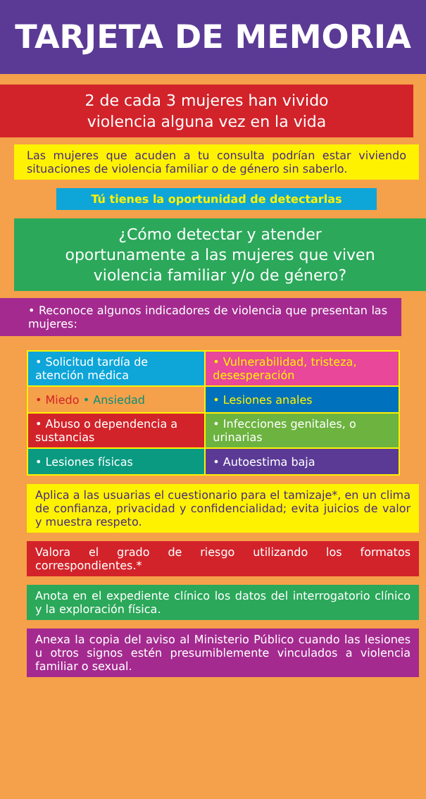TARJETA DE MEMORIA
2 de cada 3 mujeres han vivido
violencia alguna vez en la vida
Las mujeres que acuden a tu consulta podrían estar viviendo situaciones de violencia familiar o de género sin saberlo.
Tú tienes la oportunidad de detectarlas
¿Cómo detectar y atender oportunamente a las mujeres que viven violencia familiar y/o de género?
• Reconoce algunos indicadores de violencia que presentan las mujeres:
| • Solicitud tardía de atención médica | • Vulnerabilidad, tristeza, desesperación |
| • Miedo • Ansiedad | • Lesiones anales |
| • Abuso o dependencia a sustancias | • Infecciones genitales, o urinarias |
| • Lesiones físicas | • Autoestima baja |
Aplica a las usuarias el cuestionario para el tamizaje*, en un clima de confianza, privacidad y confidencialidad; evita juicios de valor y muestra respeto.
Valora el grado de riesgo utilizando los formatos correspondientes.*
Anota en el expediente clínico los datos del interrogatorio clínico y la exploración física.
Anexa la copia del aviso al Ministerio Público cuando las lesiones u otros signos estén presumiblemente vinculados a violencia familiar o sexual.